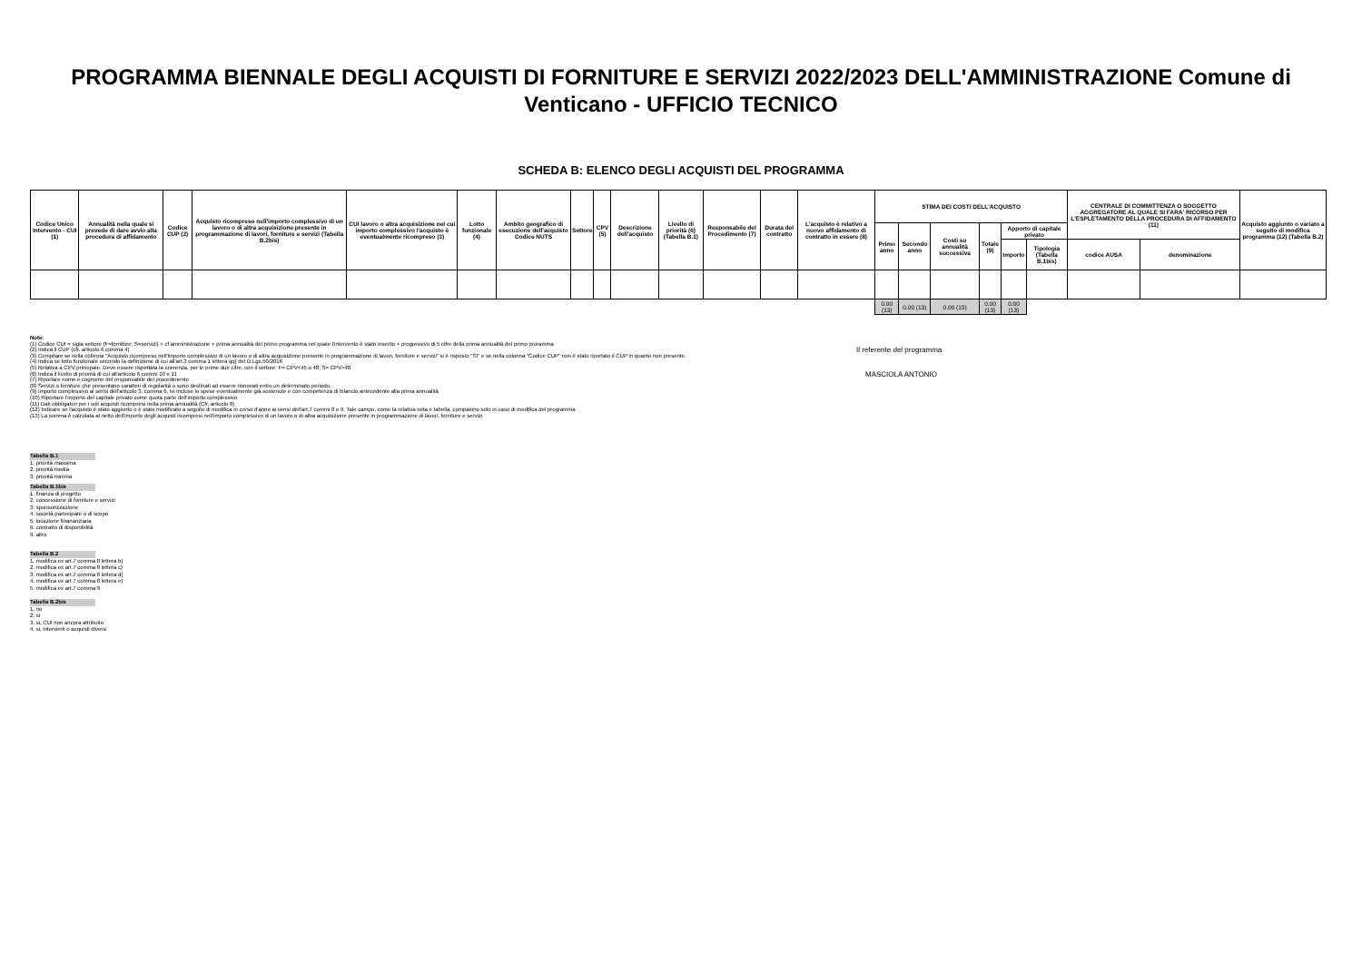PROGRAMMA BIENNALE DEGLI ACQUISTI DI FORNITURE E SERVIZI 2022/2023 DELL'AMMINISTRAZIONE Comune di Venticano - UFFICIO TECNICO
SCHEDA B: ELENCO DEGLI ACQUISTI DEL PROGRAMMA
| Codice Unico Intervento - CUI (1) | Annualità nella quale si prevede di dare avvio alla procedura di affidamento | Codice CUP (2) | Acquisto ricompreso nell'importo complessivo di un lavoro o di altra acquisizione presente in programmazione di lavori, forniture e servizi (Tabella B.2bis) | CUI lavoro o altra acquisizione nel cui importo complessivo l'acquisto è eventualmente ricompreso (3) | Lotto funzionale (4) | Ambito geografico di esecuzione dell'acquisto Codice NUTS | Settore | CPV (5) | Descrizione dell'acquisto | Livello di priorità (6) (Tabella B.1) | Responsabile del Procedimento (7) | Durata del contratto | L'acquisto è relativo a nuovo affidamento di contratto in essere (8) | STIMA DEI COSTI DELL'ACQUISTO | | | | | | CENTRALE DI COMMITTENZA O SOGGETTO AGGREGATORE AL QUALE SI FARA' RICORSO PER L'ESPLETAMENTO DELLA PROCEDURA DI AFFIDAMENTO (11) | | Acquisto aggiunto o variato a seguito di modifica programma (12) (Tabella B.2) |
| --- | --- | --- | --- | --- | --- | --- | --- | --- | --- | --- | --- | --- | --- | --- | --- | --- | --- | --- | --- | --- | --- | --- |
| | | | | | | | | | | | | | | Primo anno | Secondo anno | Costi su annualità successiva | Totale (9) | Apporto di capitale privato | | | | |
| | | | | | | | | | | | | | | | | | | Importo | Tipologia (Tabella B.1bis) | codice AUSA | denominazione | |
| | | | | | | | | | | | | | | 0.00 (13) | 0.00 (13) | 0.00 (13) | 0.00 (13) | 0.00 (13) | | | | |
Note:
(1) Codice CUI = sigla settore (F=forniture; S=servizi) + cf amministrazione + prima annualità del primo programma nel quale l'intervento è stato inserito + progressivo di 5 cifre della prima annualità del primo proramma
(2) Indica il CUP (cfr. articolo 6 comma 4)
(3) Compilare se nella colonna "Acquisto ricompreso nell'importo complessivo di un lavoro o di altra acquisizione presente in programmazione di lavori, forniture e servizi" si è risposto "SI" e se nella colonna "Codice CUP" non è stato riportato il CUP in quanto non presente.
(4) Indica se lotto funzionale secondo la definizione di cui all'art.3 comma 1 lettera qq) del D.Lgs.50/2016
(5) Relativa a CPV principale. Deve essere rispettata la coerenza, per le prime due cifre, con il settore: F= CPV<45 o 48; S= CPV>48
(6) Indica il livello di priorità di cui all'articolo 6 commi 10 e 11
(7) Riportare nome e cognome del responsabile del procedimento
(8) Servizi o forniture che presentano caratteri di regolarità o sono destinati ad essere rinnovati entro un determinato periodo.
(9) Importo complessivo ai sensi dell'articolo 3, comma 6, ivi incluse le spese eventualmente già sostenute e con competenza di bilancio antecedente alla prima annualità
(10) Riportare l'importo del capitale privato come quota parte dell'importo complessivo
(11) Dati obbligatori per i soli acquisti ricompresi nella prima annualità (Cfr. articolo 8)
(12) Indicare se l'acquisto è stato aggiunto o è stato modificato a seguito di modifica in corso d'anno ai sensi dell'art.7 commi 8 e 9. Tale campo, come la relativa nota e tabella, compaiono solo in caso di modifica del programma
(13) La somma è calcolata al netto dell'importo degli acquisti ricompresi nell'importo complessivo di un lavoro o di altra acquisizione presente in programmazione di lavori, forniture e servizi
Tabella B.1
1. priorità massima
2. priorità media
3. priorità minima
Tabella B.1bis
1. finanza di progetto
2. concessione di forniture e servizi
3. sponsorizzazione
4. società partecipate o di scopo
5. locazione finananziaria
6. contratto di disponibilità
9. altro
Tabella B.2
1. modifica ex art.7 comma 8 lettera b)
2. modifica ex art.7 comma 8 lettera c)
3. modifica ex art.7 comma 8 lettera d)
4. modifica ex art.7 comma 8 lettera e)
5. modifica ex art.7 comma 9
Tabella B.2bis
1. no
2. si
3. si, CUI non ancora attribuito
4. si, interventi o acquisti diversi
Il referente del programma
MASCIOLA ANTONIO